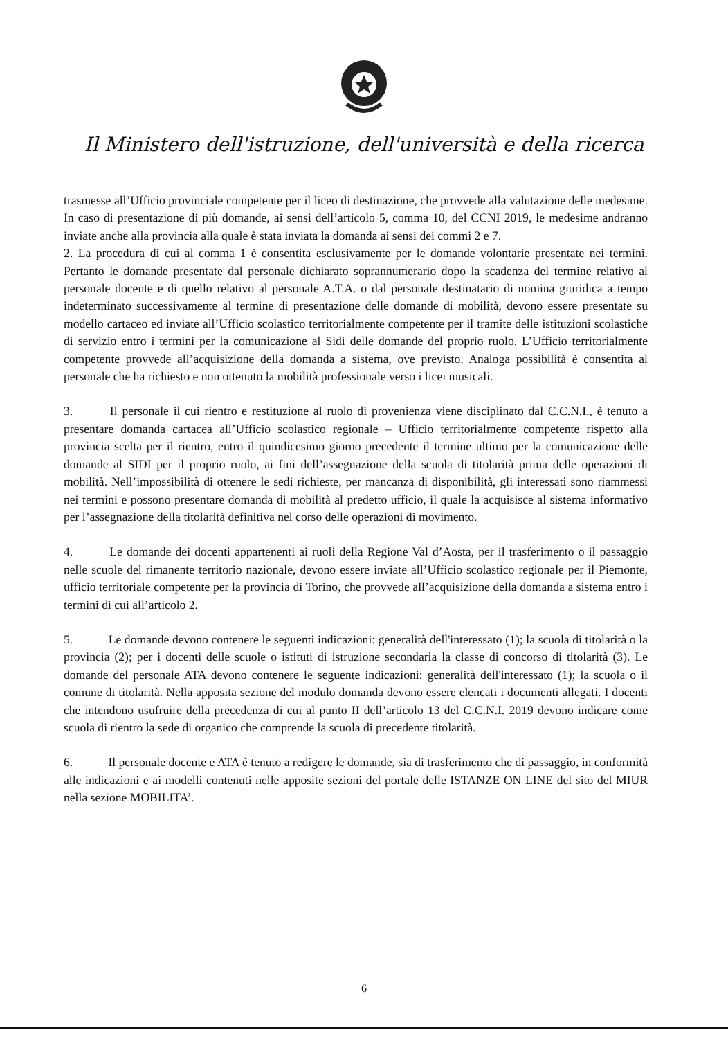Il Ministero dell'istruzione, dell'università e della ricerca
trasmesse all’Ufficio provinciale competente per il liceo di destinazione, che provvede alla valutazione delle medesime. In caso di presentazione di più domande, ai sensi dell’articolo 5, comma 10, del CCNI 2019, le medesime andranno inviate anche alla provincia alla quale è stata inviata la domanda ai sensi dei commi 2 e 7.
2. La procedura di cui al comma 1 è consentita esclusivamente per le domande volontarie presentate nei termini. Pertanto le domande presentate dal personale dichiarato soprannumerario dopo la scadenza del termine relativo al personale docente e di quello relativo al personale A.T.A. o dal personale destinatario di nomina giuridica a tempo indeterminato successivamente al termine di presentazione delle domande di mobilità, devono essere presentate su modello cartaceo ed inviate all’Ufficio scolastico territorialmente competente per il tramite delle istituzioni scolastiche di servizio entro i termini per la comunicazione al Sidi delle domande del proprio ruolo. L’Ufficio territorialmente competente provvede all’acquisizione della domanda a sistema, ove previsto. Analoga possibilità è consentita al personale che ha richiesto e non ottenuto la mobilità professionale verso i licei musicali.
3. Il personale il cui rientro e restituzione al ruolo di provenienza viene disciplinato dal C.C.N.I., è tenuto a presentare domanda cartacea all’Ufficio scolastico regionale – Ufficio territorialmente competente rispetto alla provincia scelta per il rientro, entro il quindicesimo giorno precedente il termine ultimo per la comunicazione delle domande al SIDI per il proprio ruolo, ai fini dell’assegnazione della scuola di titolarità prima delle operazioni di mobilità. Nell’impossibilità di ottenere le sedi richieste, per mancanza di disponibilità, gli interessati sono riammessi nei termini e possono presentare domanda di mobilità al predetto ufficio, il quale la acquisisce al sistema informativo per l’assegnazione della titolarità definitiva nel corso delle operazioni di movimento.
4. Le domande dei docenti appartenenti ai ruoli della Regione Val d’Aosta, per il trasferimento o il passaggio nelle scuole del rimanente territorio nazionale, devono essere inviate all’Ufficio scolastico regionale per il Piemonte, ufficio territoriale competente per la provincia di Torino, che provvede all’acquisizione della domanda a sistema entro i termini di cui all’articolo 2.
5. Le domande devono contenere le seguenti indicazioni: generalità dell'interessato (1); la scuola di titolarità o la provincia (2); per i docenti delle scuole o istituti di istruzione secondaria la classe di concorso di titolarità (3). Le domande del personale ATA devono contenere le seguente indicazioni: generalità dell'interessato (1); la scuola o il comune di titolarità. Nella apposita sezione del modulo domanda devono essere elencati i documenti allegati. I docenti che intendono usufruire della precedenza di cui al punto II dell’articolo 13 del C.C.N.I. 2019 devono indicare come scuola di rientro la sede di organico che comprende la scuola di precedente titolarità.
6. Il personale docente e ATA è tenuto a redigere le domande, sia di trasferimento che di passaggio, in conformità alle indicazioni e ai modelli contenuti nelle apposite sezioni del portale delle ISTANZE ON LINE del sito del MIUR nella sezione MOBILITA’.
6